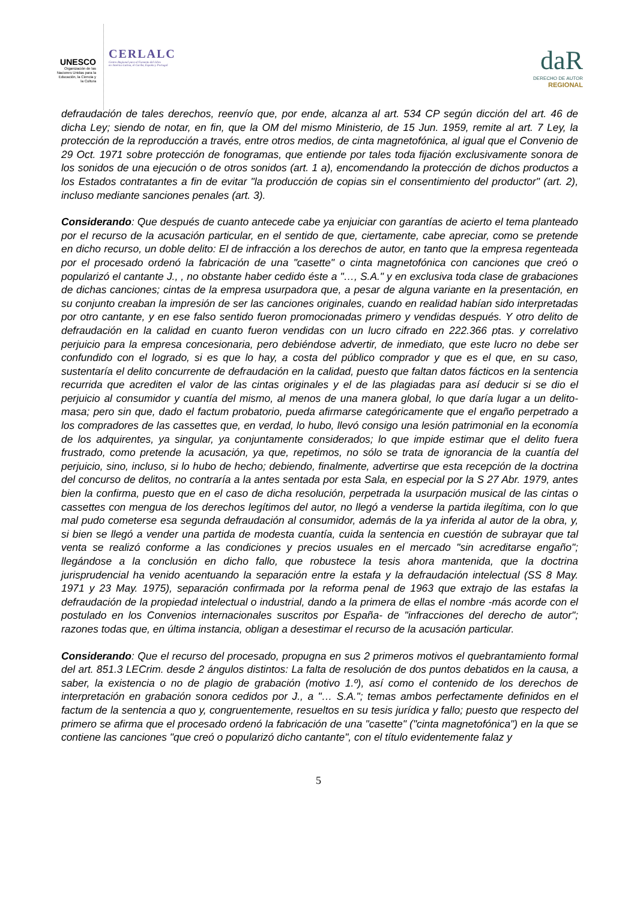UNESCO
Organización de las Naciones Unidas para la Educación, la Ciencia y la Cultura
CERLALC
Centro Regional para el Fomento del Libro
en América Latina, el Caribe, España y Portugal
daR
DERECHO DE AUTOR
REGIONAL
defraudación de tales derechos, reenvío que, por ende, alcanza al art. 534 CP según dicción del art. 46 de dicha Ley; siendo de notar, en fin, que la OM del mismo Ministerio, de 15 Jun. 1959, remite al art. 7 Ley, la protección de la reproducción a través, entre otros medios, de cinta magnetofónica, al igual que el Convenio de 29 Oct. 1971 sobre protección de fonogramas, que entiende por tales toda fijación exclusivamente sonora de los sonidos de una ejecución o de otros sonidos (art. 1 a), encomendando la protección de dichos productos a los Estados contratantes a fin de evitar "la producción de copias sin el consentimiento del productor" (art. 2), incluso mediante sanciones penales (art. 3).
Considerando: Que después de cuanto antecede cabe ya enjuiciar con garantías de acierto el tema planteado por el recurso de la acusación particular, en el sentido de que, ciertamente, cabe apreciar, como se pretende en dicho recurso, un doble delito: El de infracción a los derechos de autor, en tanto que la empresa regenteada por el procesado ordenó la fabricación de una "casette" o cinta magnetofónica con canciones que creó o popularizó el cantante J., , no obstante haber cedido éste a "…, S.A." y en exclusiva toda clase de grabaciones de dichas canciones; cintas de la empresa usurpadora que, a pesar de alguna variante en la presentación, en su conjunto creaban la impresión de ser las canciones originales, cuando en realidad habían sido interpretadas por otro cantante, y en ese falso sentido fueron promocionadas primero y vendidas después. Y otro delito de defraudación en la calidad en cuanto fueron vendidas con un lucro cifrado en 222.366 ptas. y correlativo perjuicio para la empresa concesionaria, pero debiéndose advertir, de inmediato, que este lucro no debe ser confundido con el logrado, si es que lo hay, a costa del público comprador y que es el que, en su caso, sustentaría el delito concurrente de defraudación en la calidad, puesto que faltan datos fácticos en la sentencia recurrida que acrediten el valor de las cintas originales y el de las plagiadas para así deducir si se dio el perjuicio al consumidor y cuantía del mismo, al menos de una manera global, lo que daría lugar a un delito-masa; pero sin que, dado el factum probatorio, pueda afirmarse categóricamente que el engaño perpetrado a los compradores de las cassettes que, en verdad, lo hubo, llevó consigo una lesión patrimonial en la economía de los adquirentes, ya singular, ya conjuntamente considerados; lo que impide estimar que el delito fuera frustrado, como pretende la acusación, ya que, repetimos, no sólo se trata de ignorancia de la cuantía del perjuicio, sino, incluso, si lo hubo de hecho; debiendo, finalmente, advertirse que esta recepción de la doctrina del concurso de delitos, no contraría a la antes sentada por esta Sala, en especial por la S 27 Abr. 1979, antes bien la confirma, puesto que en el caso de dicha resolución, perpetrada la usurpación musical de las cintas o cassettes con mengua de los derechos legítimos del autor, no llegó a venderse la partida ilegítima, con lo que mal pudo cometerse esa segunda defraudación al consumidor, además de la ya inferida al autor de la obra, y, si bien se llegó a vender una partida de modesta cuantía, cuida la sentencia en cuestión de subrayar que tal venta se realizó conforme a las condiciones y precios usuales en el mercado "sin acreditarse engaño"; llegándose a la conclusión en dicho fallo, que robustece la tesis ahora mantenida, que la doctrina jurisprudencial ha venido acentuando la separación entre la estafa y la defraudación intelectual (SS 8 May. 1971 y 23 May. 1975), separación confirmada por la reforma penal de 1963 que extrajo de las estafas la defraudación de la propiedad intelectual o industrial, dando a la primera de ellas el nombre -más acorde con el postulado en los Convenios internacionales suscritos por España- de "infracciones del derecho de autor"; razones todas que, en última instancia, obligan a desestimar el recurso de la acusación particular.
Considerando: Que el recurso del procesado, propugna en sus 2 primeros motivos el quebrantamiento formal del art. 851.3 LECrim. desde 2 ángulos distintos: La falta de resolución de dos puntos debatidos en la causa, a saber, la existencia o no de plagio de grabación (motivo 1.º), así como el contenido de los derechos de interpretación en grabación sonora cedidos por J., a "… S.A."; temas ambos perfectamente definidos en el factum de la sentencia a quo y, congruentemente, resueltos en su tesis jurídica y fallo; puesto que respecto del primero se afirma que el procesado ordenó la fabricación de una "casette" ("cinta magnetofónica") en la que se contiene las canciones "que creó o popularizó dicho cantante", con el título evidentemente falaz y
5